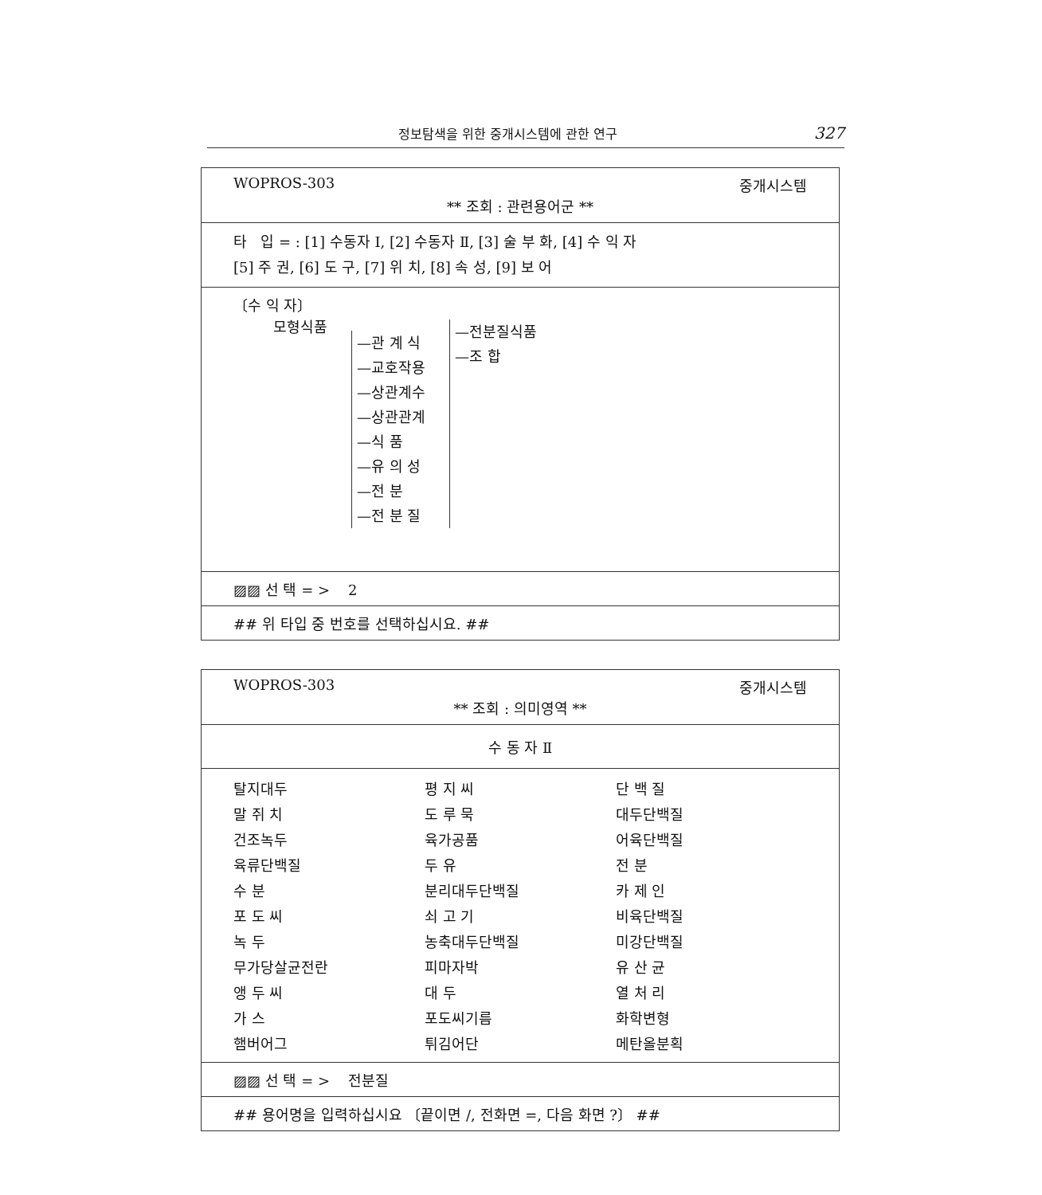정보탐색을 위한 중개시스템에 관한 연구 327
WOPROS-303 중개시스템
** 조회 : 관련용어군 **
타 입 = : [1] 수동자 Ⅰ, [2] 수동자 Ⅱ, [3] 술 부 화, [4] 수 익 자
[5] 주 권, [6] 도 구, [7] 위 치, [8] 속 성, [9] 보 어
〔수 익 자〕
모형식품
—관 계 식
—교호작용
—상관계수
—상관관계
—식 품
—유 의 성
—전 분
—전 분 질
—전분질식품
—조 합
▨▨ 선 택 = > 2
## 위 타입 중 번호를 선택하십시요. ##
WOPROS-303 중개시스템
** 조회 : 의미영역 **
수 동 자 Ⅱ
| 탈지대두 | 평 지 씨 | 단 백 질 |
| 말 쥐 치 | 도 루 묵 | 대두단백질 |
| 건조녹두 | 육가공품 | 어육단백질 |
| 육류단백질 | 두 유 | 전 분 |
| 수 분 | 분리대두단백질 | 카 제 인 |
| 포 도 씨 | 쇠 고 기 | 비육단백질 |
| 녹 두 | 농축대두단백질 | 미강단백질 |
| 무가당살균전란 | 피마자박 | 유 산 균 |
| 앵 두 씨 | 대 두 | 열 처 리 |
| 가 스 | 포도씨기름 | 화학변형 |
| 햄버어그 | 튀김어단 | 메탄올분획 |
▨▨ 선 택 = > 전분질
## 용어명을 입력하십시요 〔끝이면 /, 전화면 =, 다음 화면 ?〕 ##